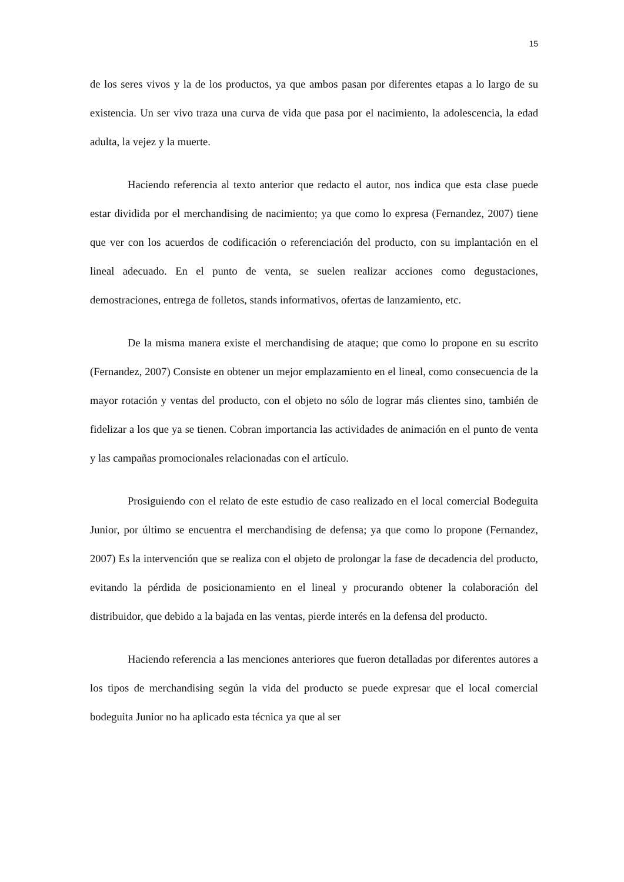15
de los seres vivos y la de los productos, ya que ambos pasan por diferentes etapas a lo largo de su existencia. Un ser vivo traza una curva de vida que pasa por el nacimiento, la adolescencia, la edad adulta, la vejez y la muerte.
Haciendo referencia al texto anterior que redacto el autor, nos indica que esta clase puede estar dividida por el merchandising de nacimiento; ya que como lo expresa (Fernandez, 2007) tiene que ver con los acuerdos de codificación o referenciación del producto, con su implantación en el lineal adecuado. En el punto de venta, se suelen realizar acciones como degustaciones, demostraciones, entrega de folletos, stands informativos, ofertas de lanzamiento, etc.
De la misma manera existe el merchandising de ataque; que como lo propone en su escrito (Fernandez, 2007) Consiste en obtener un mejor emplazamiento en el lineal, como consecuencia de la mayor rotación y ventas del producto, con el objeto no sólo de lograr más clientes sino, también de fidelizar a los que ya se tienen. Cobran importancia las actividades de animación en el punto de venta y las campañas promocionales relacionadas con el artículo.
Prosiguiendo con el relato de este estudio de caso realizado en el local comercial Bodeguita Junior, por último se encuentra el merchandising de defensa; ya que como lo propone (Fernandez, 2007) Es la intervención que se realiza con el objeto de prolongar la fase de decadencia del producto, evitando la pérdida de posicionamiento en el lineal y procurando obtener la colaboración del distribuidor, que debido a la bajada en las ventas, pierde interés en la defensa del producto.
Haciendo referencia a las menciones anteriores que fueron detalladas por diferentes autores a los tipos de merchandising según la vida del producto se puede expresar que el local comercial bodeguita Junior no ha aplicado esta técnica ya que al ser